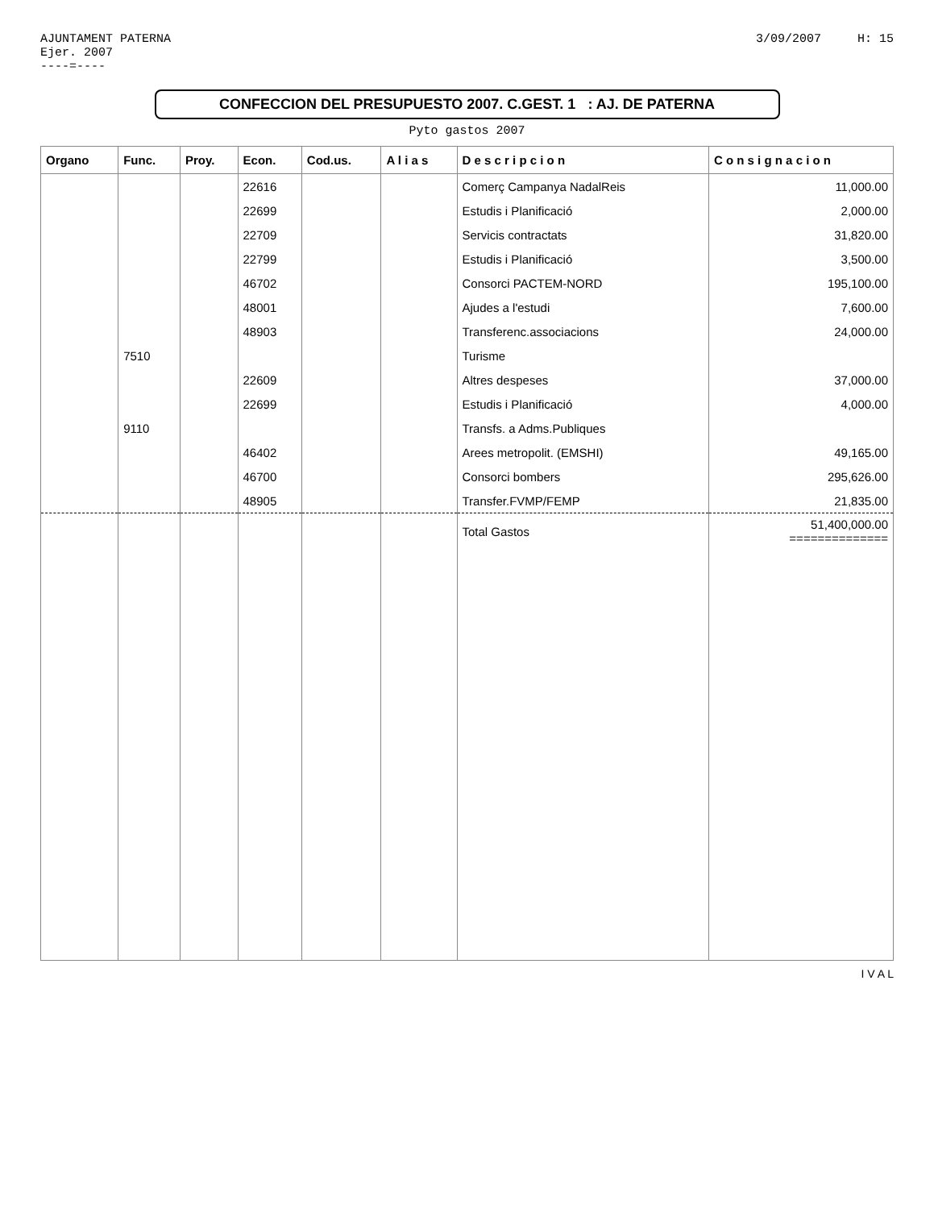AJUNTAMENT PATERNA
Ejer. 2007
----=----
3/09/2007 H: 15
CONFECCION DEL PRESUPUESTO 2007. C.GEST. 1 : AJ. DE PATERNA
Pyto gastos 2007
| Organo | Func. | Proy. | Econ. | Cod.us. | A l i a s | D e s c r i p c i o n | C o n s i g n a c i o n |
| --- | --- | --- | --- | --- | --- | --- | --- |
| | | | 22616 | | | Comerç Campanya NadalReis | 11,000.00 |
| | | | 22699 | | | Estudis i Planificació | 2,000.00 |
| | | | 22709 | | | Servicis contractats | 31,820.00 |
| | | | 22799 | | | Estudis i Planificació | 3,500.00 |
| | | | 46702 | | | Consorci PACTEM-NORD | 195,100.00 |
| | | | 48001 | | | Ajudes a l'estudi | 7,600.00 |
| | | | 48903 | | | Transferenc.associacions | 24,000.00 |
| | 7510 | | | | | Turisme | |
| | | | 22609 | | | Altres despeses | 37,000.00 |
| | | | 22699 | | | Estudis i Planificació | 4,000.00 |
| | 9110 | | | | | Transfs. a Adms.Publiques | |
| | | | 46402 | | | Arees metropolit. (EMSHI) | 49,165.00 |
| | | | 46700 | | | Consorci bombers | 295,626.00 |
| | | | 48905 | | | Transfer.FVMP/FEMP | 21,835.00 |
| | | | | | | Total Gastos | 51,400,000.00 ============== |
I V A L